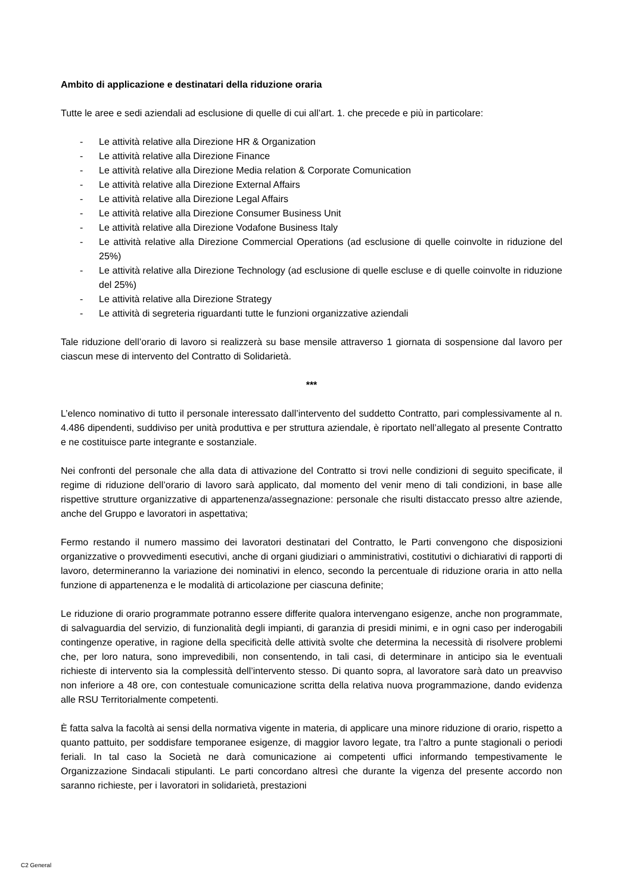Ambito di applicazione e destinatari della riduzione oraria
Tutte le aree e sedi aziendali ad esclusione di quelle di cui all’art. 1. che precede e più in particolare:
- Le attività relative alla Direzione HR & Organization
- Le attività relative alla Direzione Finance
- Le attività relative alla Direzione Media relation & Corporate Comunication
- Le attività relative alla Direzione External Affairs
- Le attività relative alla Direzione Legal Affairs
- Le attività relative alla Direzione Consumer Business Unit
- Le attività relative alla Direzione Vodafone Business Italy
- Le attività relative alla Direzione Commercial Operations (ad esclusione di quelle coinvolte in riduzione del 25%)
- Le attività relative alla Direzione Technology (ad esclusione di quelle escluse e di quelle coinvolte in riduzione del 25%)
- Le attività relative alla Direzione Strategy
- Le attività di segreteria riguardanti tutte le funzioni organizzative aziendali
Tale riduzione dell’orario di lavoro si realizzerà su base mensile attraverso 1 giornata di sospensione dal lavoro per ciascun mese di intervento del Contratto di Solidarietà.
***
L’elenco nominativo di tutto il personale interessato dall’intervento del suddetto Contratto, pari complessivamente al n. 4.486 dipendenti, suddiviso per unità produttiva e per struttura aziendale, è riportato nell’allegato al presente Contratto e ne costituisce parte integrante e sostanziale.
Nei confronti del personale che alla data di attivazione del Contratto si trovi nelle condizioni di seguito specificate, il regime di riduzione dell’orario di lavoro sarà applicato, dal momento del venir meno di tali condizioni, in base alle rispettive strutture organizzative di appartenenza/assegnazione: personale che risulti distaccato presso altre aziende, anche del Gruppo e lavoratori in aspettativa;
Fermo restando il numero massimo dei lavoratori destinatari del Contratto, le Parti convengono che disposizioni organizzative o provvedimenti esecutivi, anche di organi giudiziari o amministrativi, costitutivi o dichiarativi di rapporti di lavoro, determineranno la variazione dei nominativi in elenco, secondo la percentuale di riduzione oraria in atto nella funzione di appartenenza e le modalità di articolazione per ciascuna definite;
Le riduzione di orario programmate potranno essere differite qualora intervengano esigenze, anche non programmate, di salvaguardia del servizio, di funzionalità degli impianti, di garanzia di presidi minimi, e in ogni caso per inderogabili contingenze operative, in ragione della specificità delle attività svolte che determina la necessità di risolvere problemi che, per loro natura, sono imprevedibili, non consentendo, in tali casi, di determinare in anticipo sia le eventuali richieste di intervento sia la complessità dell’intervento stesso. Di quanto sopra, al lavoratore sarà dato un preavviso non inferiore a 48 ore, con contestuale comunicazione scritta della relativa nuova programmazione, dando evidenza alle RSU Territorialmente competenti.
È fatta salva la facoltà ai sensi della normativa vigente in materia, di applicare una minore riduzione di orario, rispetto a quanto pattuito, per soddisfare temporanee esigenze, di maggior lavoro legate, tra l’altro a punte stagionali o periodi feriali. In tal caso la Società ne darà comunicazione ai competenti uffici informando tempestivamente le Organizzazione Sindacali stipulanti. Le parti concordano altresì che durante la vigenza del presente accordo non saranno richieste, per i lavoratori in solidarietà, prestazioni
C2 General